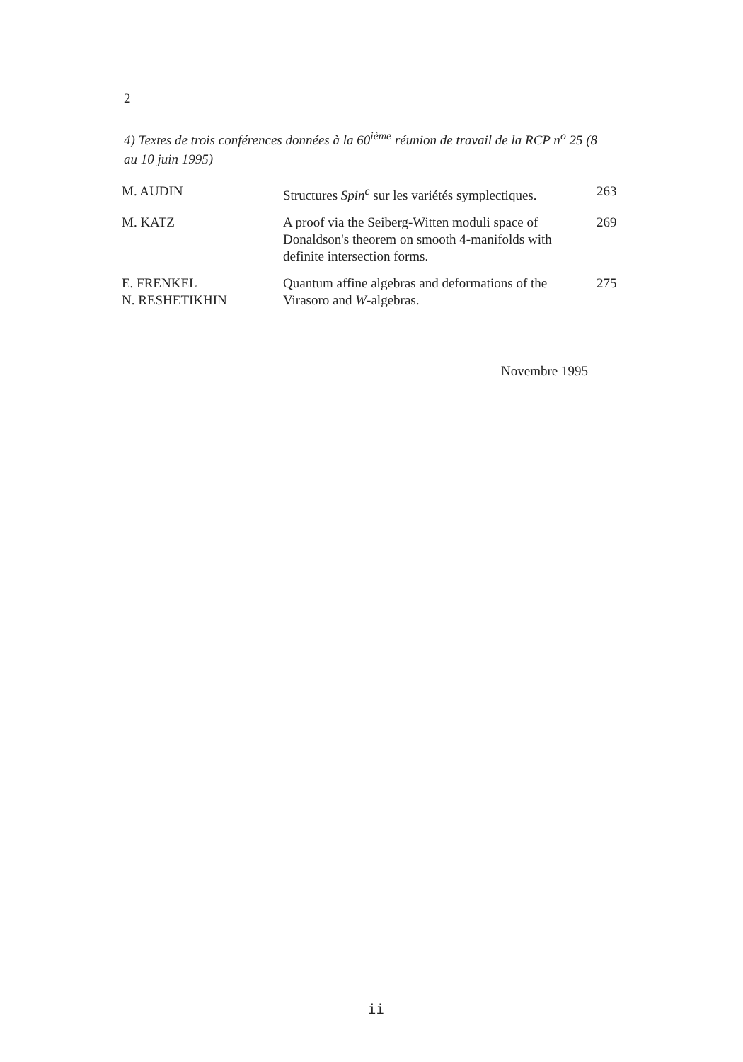2
4) Textes de trois conférences données à la 60<sup>ième</sup> réunion de travail de la RCP n<sup>o</sup> 25 (8 au 10 juin 1995)
| M. AUDIN | Structures Spin<sup>c</sup> sur les variétés symplectiques. | 263 |
| M. KATZ | A proof via the Seiberg-Witten moduli space of Donaldson's theorem on smooth 4-manifolds with definite intersection forms. | 269 |
| E. FRENKEL N. RESHETIKHIN | Quantum affine algebras and deformations of the Virasoro and W -algebras. | 275 |
Novembre 1995
ii